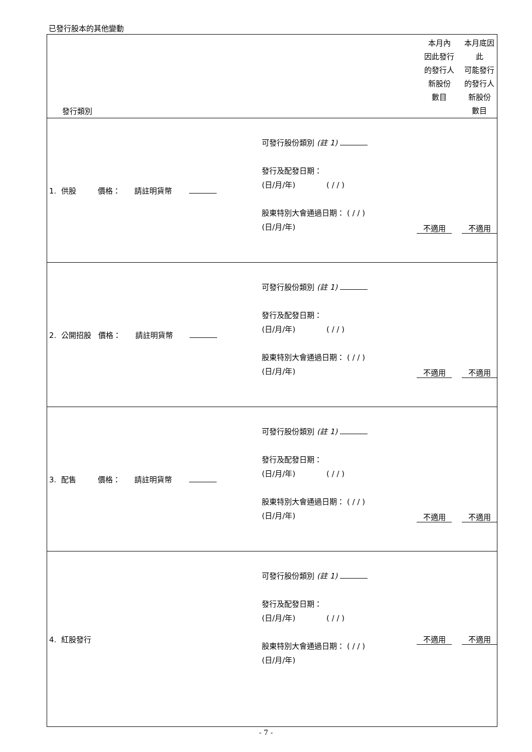已發行股本的其他變動
| 發行類別 | | 本月內 因此發行 的發行人 新股份 數目 | 本月底因此 可能發行 的發行人 新股份 數目 |
| --- | --- | --- | --- |
| 1. 供股 價格： 請註明貨幣 | 可發行股份類別 (註 1) 發行及配發日期： (日/月/年) ( / / ) 股東特別大會通過日期： ( / / ) (日/月/年) | 不適用 | 不適用 |
| 2. 公開招股 價格： 請註明貨幣 | 可發行股份類別 (註 1) 發行及配發日期： (日/月/年) ( / / ) 股東特別大會通過日期： ( / / ) (日/月/年) | 不適用 | 不適用 |
| 3. 配售 價格： 請註明貨幣 | 可發行股份類別 (註 1) 發行及配發日期： (日/月/年) ( / / ) 股東特別大會通過日期： ( / / ) (日/月/年) | 不適用 | 不適用 |
| 4. 紅股發行 | 可發行股份類別 (註 1) 發行及配發日期： (日/月/年) ( / / ) 股東特別大會通過日期： ( / / ) (日/月/年) | 不適用 | 不適用 |
- 7 -